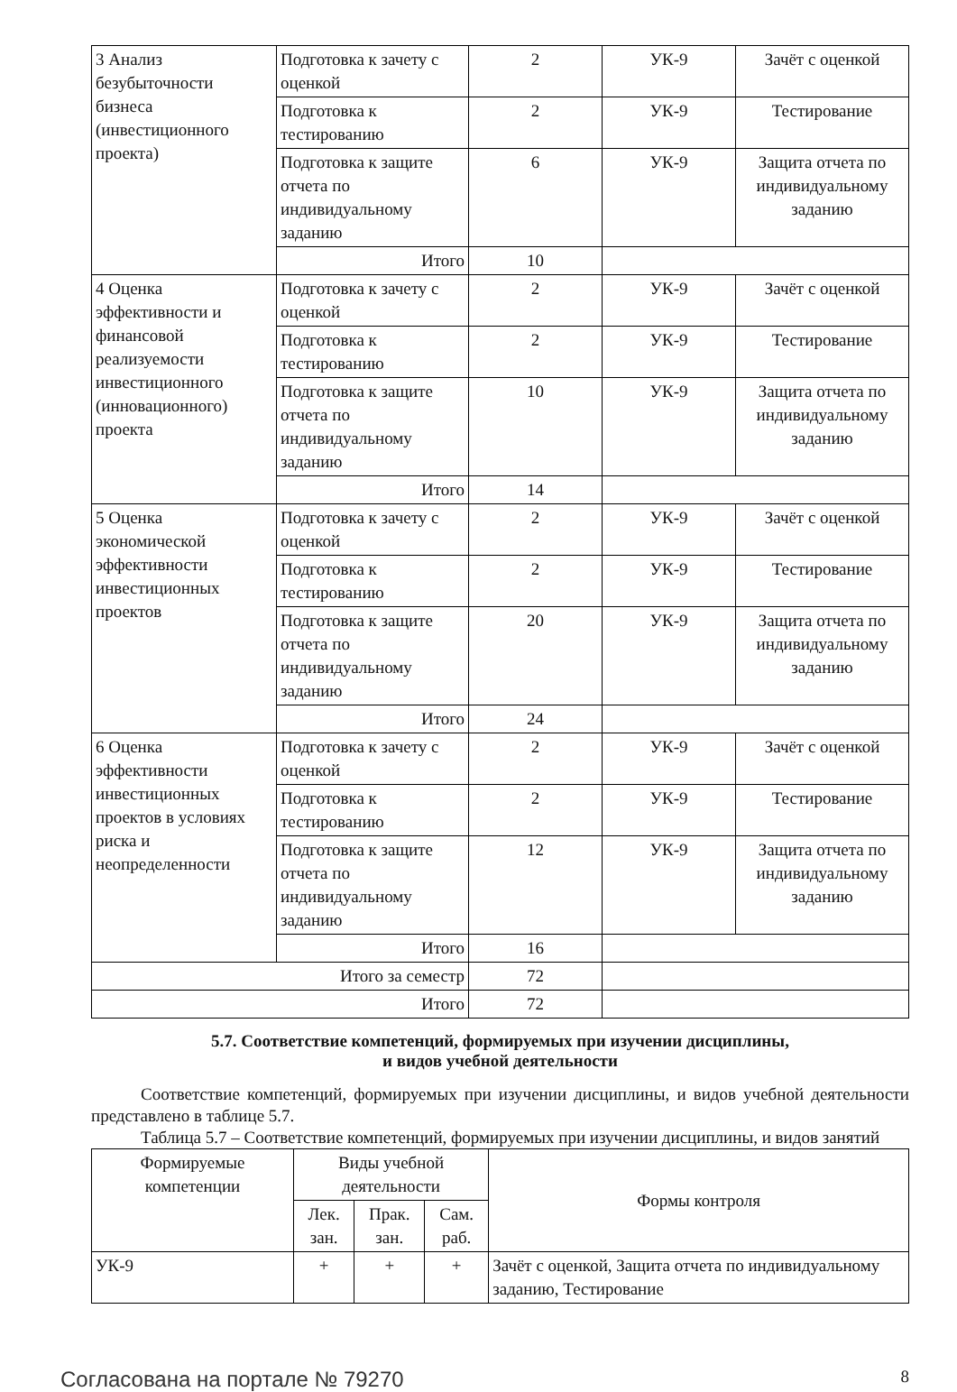| 3 Анализ безубыточности бизнеса (инвестиционного проекта) | Подготовка к зачету с оценкой | 2 | УК-9 | Зачёт с оценкой |
| | Подготовка к тестированию | 2 | УК-9 | Тестирование |
| | Подготовка к защите отчета по индивидуальному заданию | 6 | УК-9 | Защита отчета по индивидуальному заданию |
| | Итого | 10 | | |
| 4 Оценка эффективности и финансовой реализуемости инвестиционного (инновационного) проекта | Подготовка к зачету с оценкой | 2 | УК-9 | Зачёт с оценкой |
| | Подготовка к тестированию | 2 | УК-9 | Тестирование |
| | Подготовка к защите отчета по индивидуальному заданию | 10 | УК-9 | Защита отчета по индивидуальному заданию |
| | Итого | 14 | | |
| 5 Оценка экономической эффективности инвестиционных проектов | Подготовка к зачету с оценкой | 2 | УК-9 | Зачёт с оценкой |
| | Подготовка к тестированию | 2 | УК-9 | Тестирование |
| | Подготовка к защите отчета по индивидуальному заданию | 20 | УК-9 | Защита отчета по индивидуальному заданию |
| | Итого | 24 | | |
| 6 Оценка эффективности инвестиционных проектов в условиях риска и неопределенности | Подготовка к зачету с оценкой | 2 | УК-9 | Зачёт с оценкой |
| | Подготовка к тестированию | 2 | УК-9 | Тестирование |
| | Подготовка к защите отчета по индивидуальному заданию | 12 | УК-9 | Защита отчета по индивидуальному заданию |
| | Итого | 16 | | |
| Итого за семестр | | 72 | | |
| Итого | | 72 | | |
5.7. Соответствие компетенций, формируемых при изучении дисциплины,
и видов учебной деятельности
Соответствие компетенций, формируемых при изучении дисциплины, и видов учебной деятельности представлено в таблице 5.7.
Таблица 5.7 – Соответствие компетенций, формируемых при изучении дисциплины, и видов занятий
| Формируемые компетенции | Виды учебной деятельности | | | Формы контроля |
| --- | --- | --- | --- | --- |
| | Лек. зан. | Прак. зан. | Сам. раб. | |
| УК-9 | + | + | + | Зачёт с оценкой, Защита отчета по индивидуальному заданию, Тестирование |
Согласована на портале № 79270 8